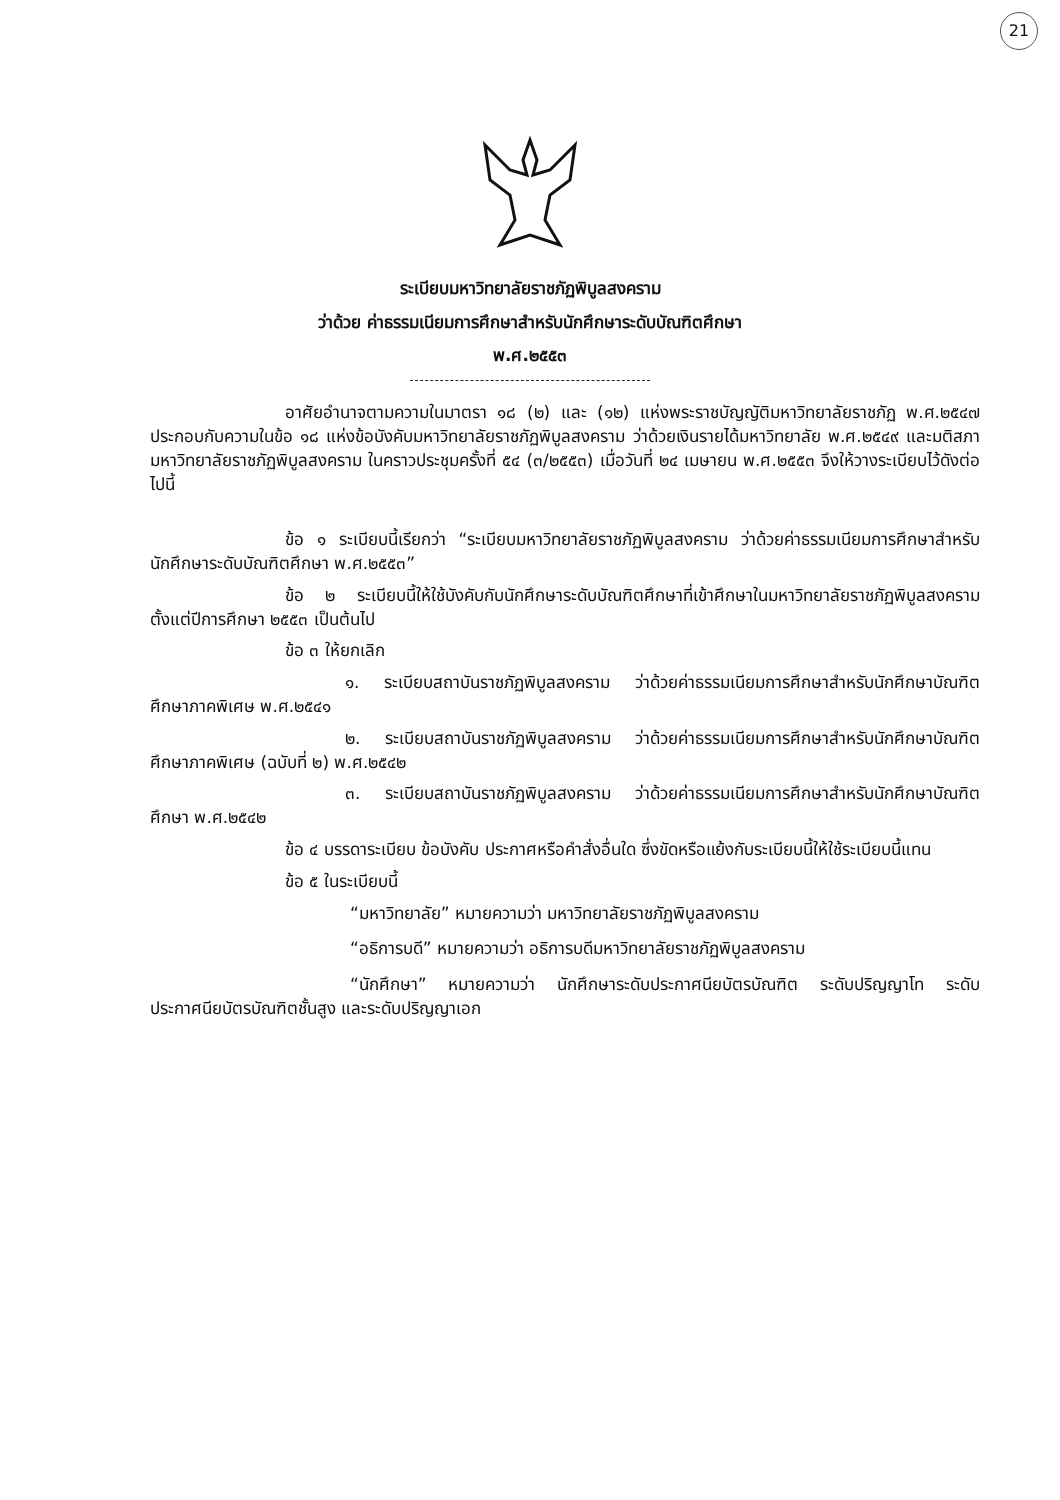21
ระเบียบมหาวิทยาลัยราชภัฏพิบูลสงคราม
ว่าด้วย ค่าธรรมเนียมการศึกษาสำหรับนักศึกษาระดับบัณฑิตศึกษา
พ.ศ.๒๕๕๓
อาศัยอำนาจตามความในมาตรา ๑๘ (๒) และ (๑๒) แห่งพระราชบัญญัติมหาวิทยาลัยราชภัฏ พ.ศ.๒๕๔๗ ประกอบกับความในข้อ ๑๘ แห่งข้อบังคับมหาวิทยาลัยราชภัฏพิบูลสงคราม ว่าด้วยเงินรายได้มหาวิทยาลัย พ.ศ.๒๕๔๙ และมติสภามหาวิทยาลัยราชภัฏพิบูลสงคราม ในคราวประชุมครั้งที่ ๕๔ (๓/๒๕๕๓) เมื่อวันที่ ๒๔ เมษายน พ.ศ.๒๕๕๓ จึงให้วางระเบียบไว้ดังต่อไปนี้
ข้อ ๑ ระเบียบนี้เรียกว่า “ระเบียบมหาวิทยาลัยราชภัฏพิบูลสงคราม ว่าด้วยค่าธรรมเนียมการศึกษาสำหรับนักศึกษาระดับบัณฑิตศึกษา พ.ศ.๒๕๕๓”
ข้อ ๒ ระเบียบนี้ให้ใช้บังคับกับนักศึกษาระดับบัณฑิตศึกษาที่เข้าศึกษาในมหาวิทยาลัยราชภัฏพิบูลสงคราม ตั้งแต่ปีการศึกษา ๒๕๕๓ เป็นต้นไป
ข้อ ๓ ให้ยกเลิก
๑. ระเบียบสถาบันราชภัฏพิบูลสงคราม ว่าด้วยค่าธรรมเนียมการศึกษาสำหรับนักศึกษาบัณฑิตศึกษาภาคพิเศษ พ.ศ.๒๕๔๑
๒. ระเบียบสถาบันราชภัฏพิบูลสงคราม ว่าด้วยค่าธรรมเนียมการศึกษาสำหรับนักศึกษาบัณฑิตศึกษาภาคพิเศษ (ฉบับที่ ๒) พ.ศ.๒๕๔๒
๓. ระเบียบสถาบันราชภัฏพิบูลสงคราม ว่าด้วยค่าธรรมเนียมการศึกษาสำหรับนักศึกษาบัณฑิตศึกษา พ.ศ.๒๕๔๒
ข้อ ๔ บรรดาระเบียบ ข้อบังคับ ประกาศหรือคำสั่งอื่นใด ซึ่งขัดหรือแย้งกับระเบียบนี้ให้ใช้ระเบียบนี้แทน
ข้อ ๕ ในระเบียบนี้
“มหาวิทยาลัย” หมายความว่า มหาวิทยาลัยราชภัฏพิบูลสงคราม
“อธิการบดี” หมายความว่า อธิการบดีมหาวิทยาลัยราชภัฏพิบูลสงคราม
“นักศึกษา” หมายความว่า นักศึกษาระดับประกาศนียบัตรบัณฑิต ระดับปริญญาโท ระดับประกาศนียบัตรบัณฑิตชั้นสูง และระดับปริญญาเอก